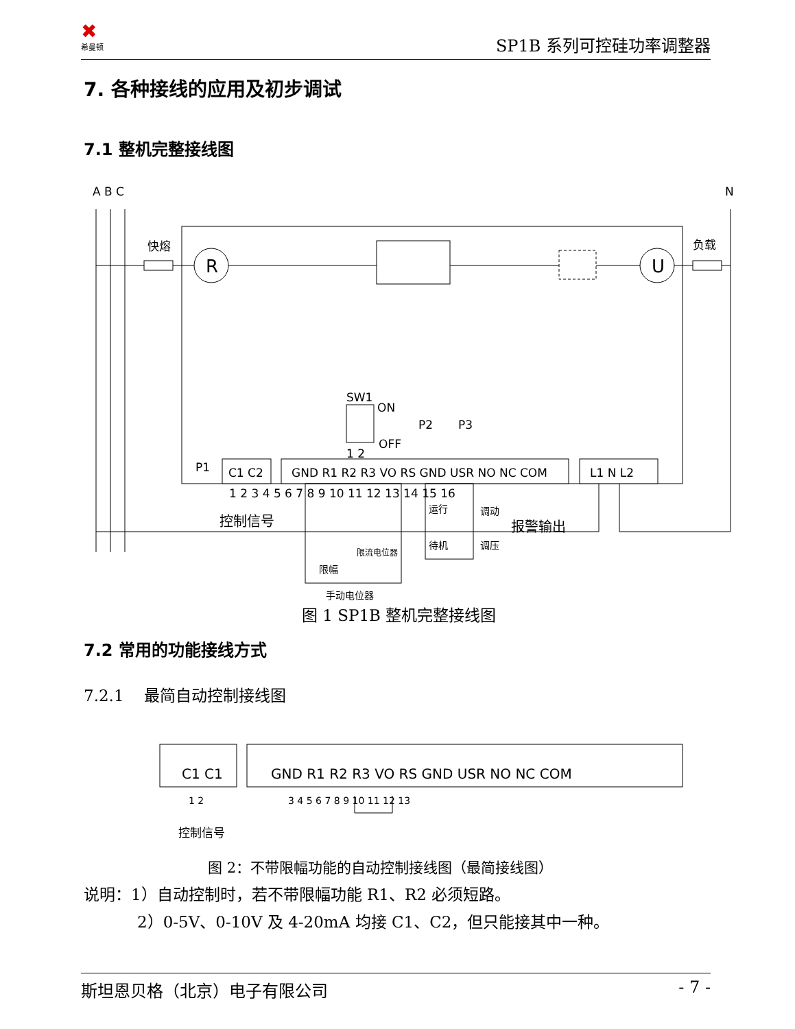✖
希曼顿
SP1B 系列可控硅功率调整器
7. 各种接线的应用及初步调试
7.1 整机完整接线图
A B C
N
快熔
负载
R
U
SW1
ON
OFF
1 2
P2
P3
P1
C1 C2
GND R1 R2 R3 VO RS GND USR NO NC COM
L1 N L2
1 2 3 4 5 6 7 8 9 10 11 12 13 14 15 16
控制信号
运行
调动
报警输出
待机
调压
限流电位器
限幅
手动电位器
图 1 SP1B 整机完整接线图
7.2 常用的功能接线方式
7.2.1 最简自动控制接线图
C1 C1
GND R1 R2 R3 VO RS GND USR NO NC COM
1 2
3 4 5 6 7 8 9 10 11 12 13
控制信号
图 2：不带限幅功能的自动控制接线图（最简接线图）
说明：1）自动控制时，若不带限幅功能 R1、R2 必须短路。
2）0-5V、0-10V 及 4-20mA 均接 C1、C2，但只能接其中一种。
斯坦恩贝格（北京）电子有限公司 - 7 -